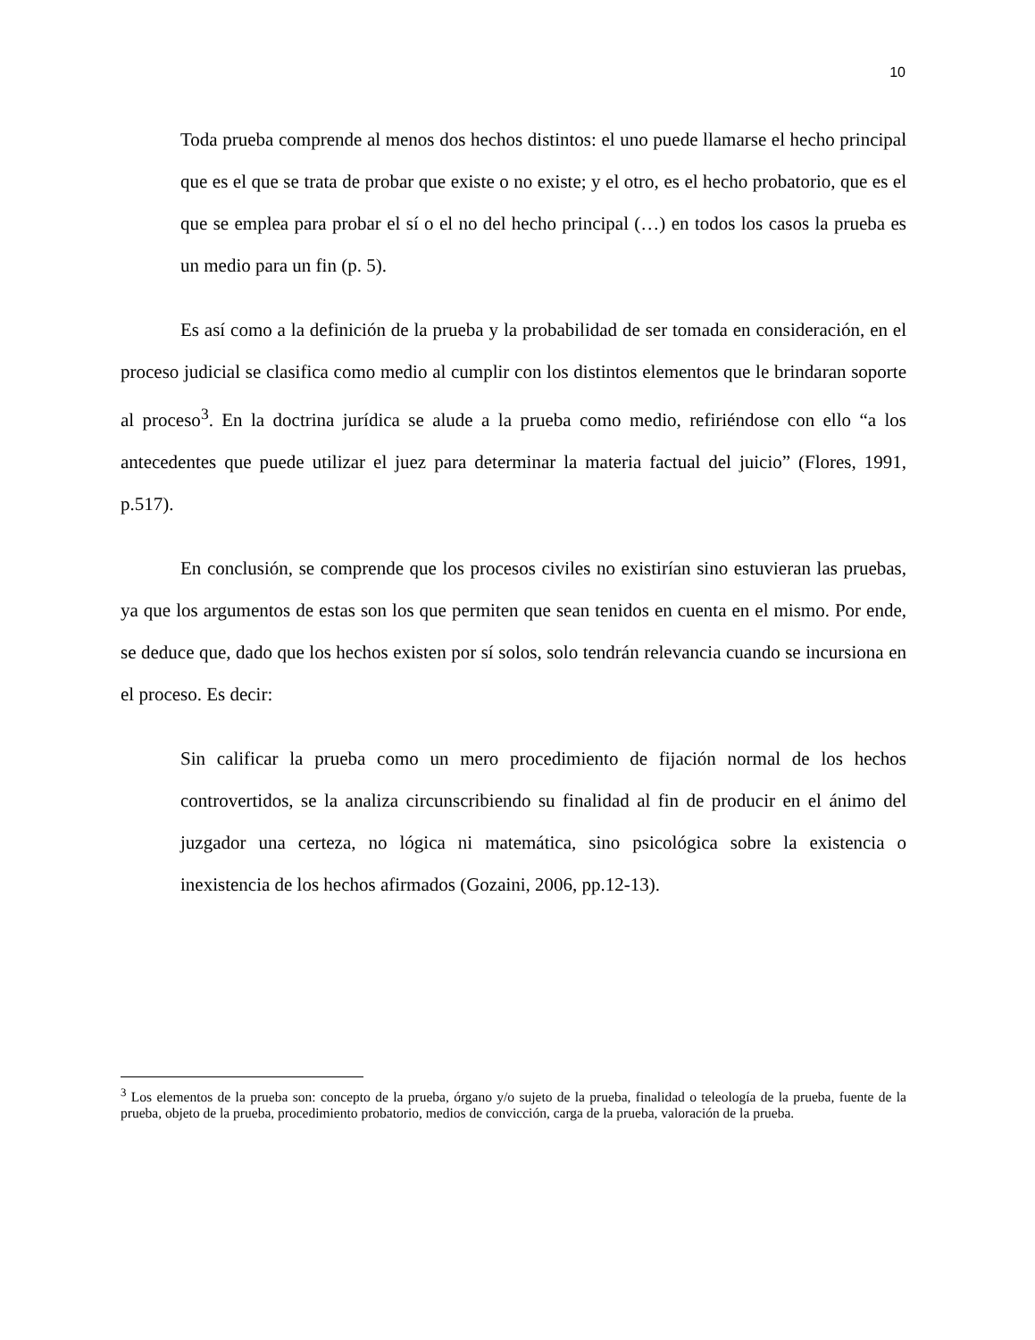10
Toda prueba comprende al menos dos hechos distintos: el uno puede llamarse el hecho principal que es el que se trata de probar que existe o no existe; y el otro, es el hecho probatorio, que es el que se emplea para probar el sí o el no del hecho principal (…) en todos los casos la prueba es un medio para un fin (p. 5).
Es así como a la definición de la prueba y la probabilidad de ser tomada en consideración, en el proceso judicial se clasifica como medio al cumplir con los distintos elementos que le brindaran soporte al proceso<sup>3</sup>. En la doctrina jurídica se alude a la prueba como medio, refiriéndose con ello “a los antecedentes que puede utilizar el juez para determinar la materia factual del juicio” (Flores, 1991, p.517).
En conclusión, se comprende que los procesos civiles no existirían sino estuvieran las pruebas, ya que los argumentos de estas son los que permiten que sean tenidos en cuenta en el mismo. Por ende, se deduce que, dado que los hechos existen por sí solos, solo tendrán relevancia cuando se incursiona en el proceso. Es decir:
Sin calificar la prueba como un mero procedimiento de fijación normal de los hechos controvertidos, se la analiza circunscribiendo su finalidad al fin de producir en el ánimo del juzgador una certeza, no lógica ni matemática, sino psicológica sobre la existencia o inexistencia de los hechos afirmados (Gozaini, 2006, pp.12-13).
<sup>3</sup> Los elementos de la prueba son: concepto de la prueba, órgano y/o sujeto de la prueba, finalidad o teleología de la prueba, fuente de la prueba, objeto de la prueba, procedimiento probatorio, medios de convicción, carga de la prueba, valoración de la prueba.